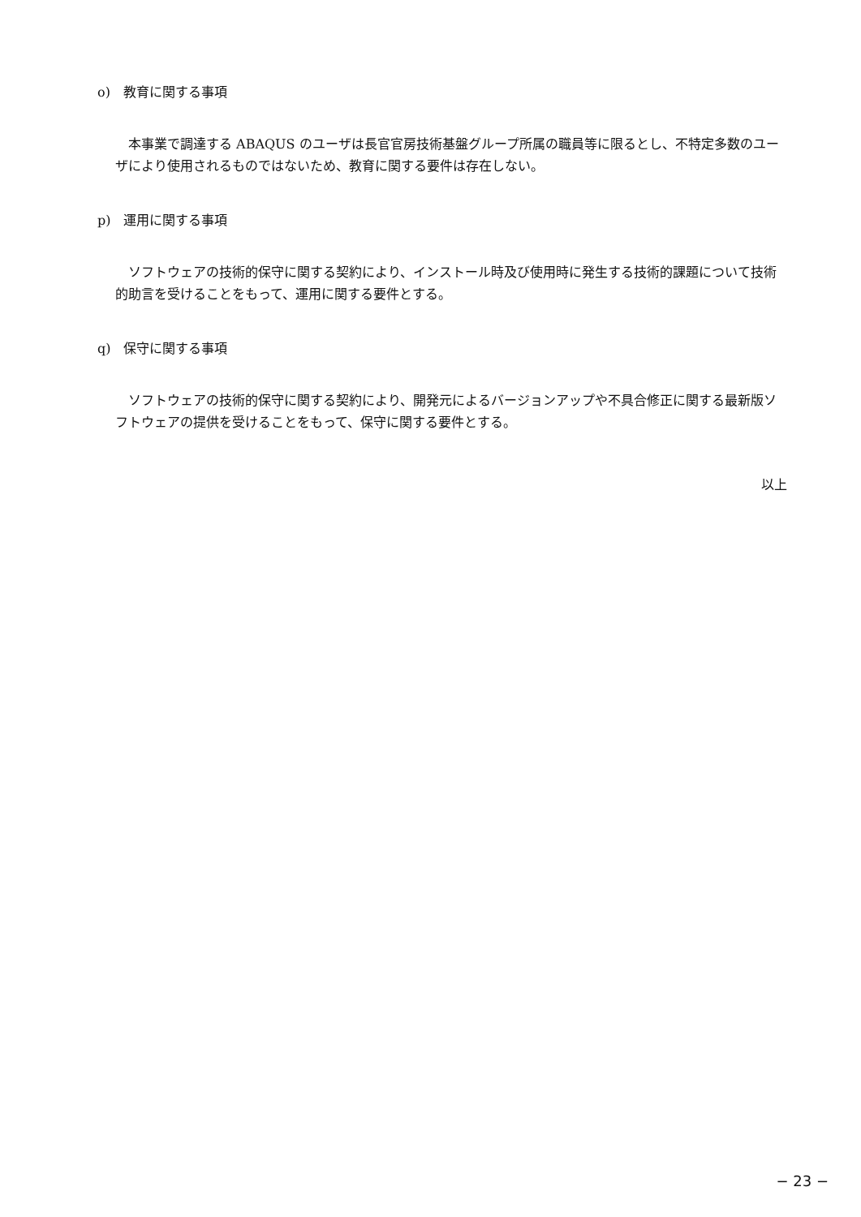o)　教育に関する事項
本事業で調達する ABAQUS のユーザは長官官房技術基盤グループ所属の職員等に限るとし、不特定多数のユーザにより使用されるものではないため、教育に関する要件は存在しない。
p)　運用に関する事項
ソフトウェアの技術的保守に関する契約により、インストール時及び使用時に発生する技術的課題について技術的助言を受けることをもって、運用に関する要件とする。
q)　保守に関する事項
ソフトウェアの技術的保守に関する契約により、開発元によるバージョンアップや不具合修正に関する最新版ソフトウェアの提供を受けることをもって、保守に関する要件とする。
以上
− 23 −